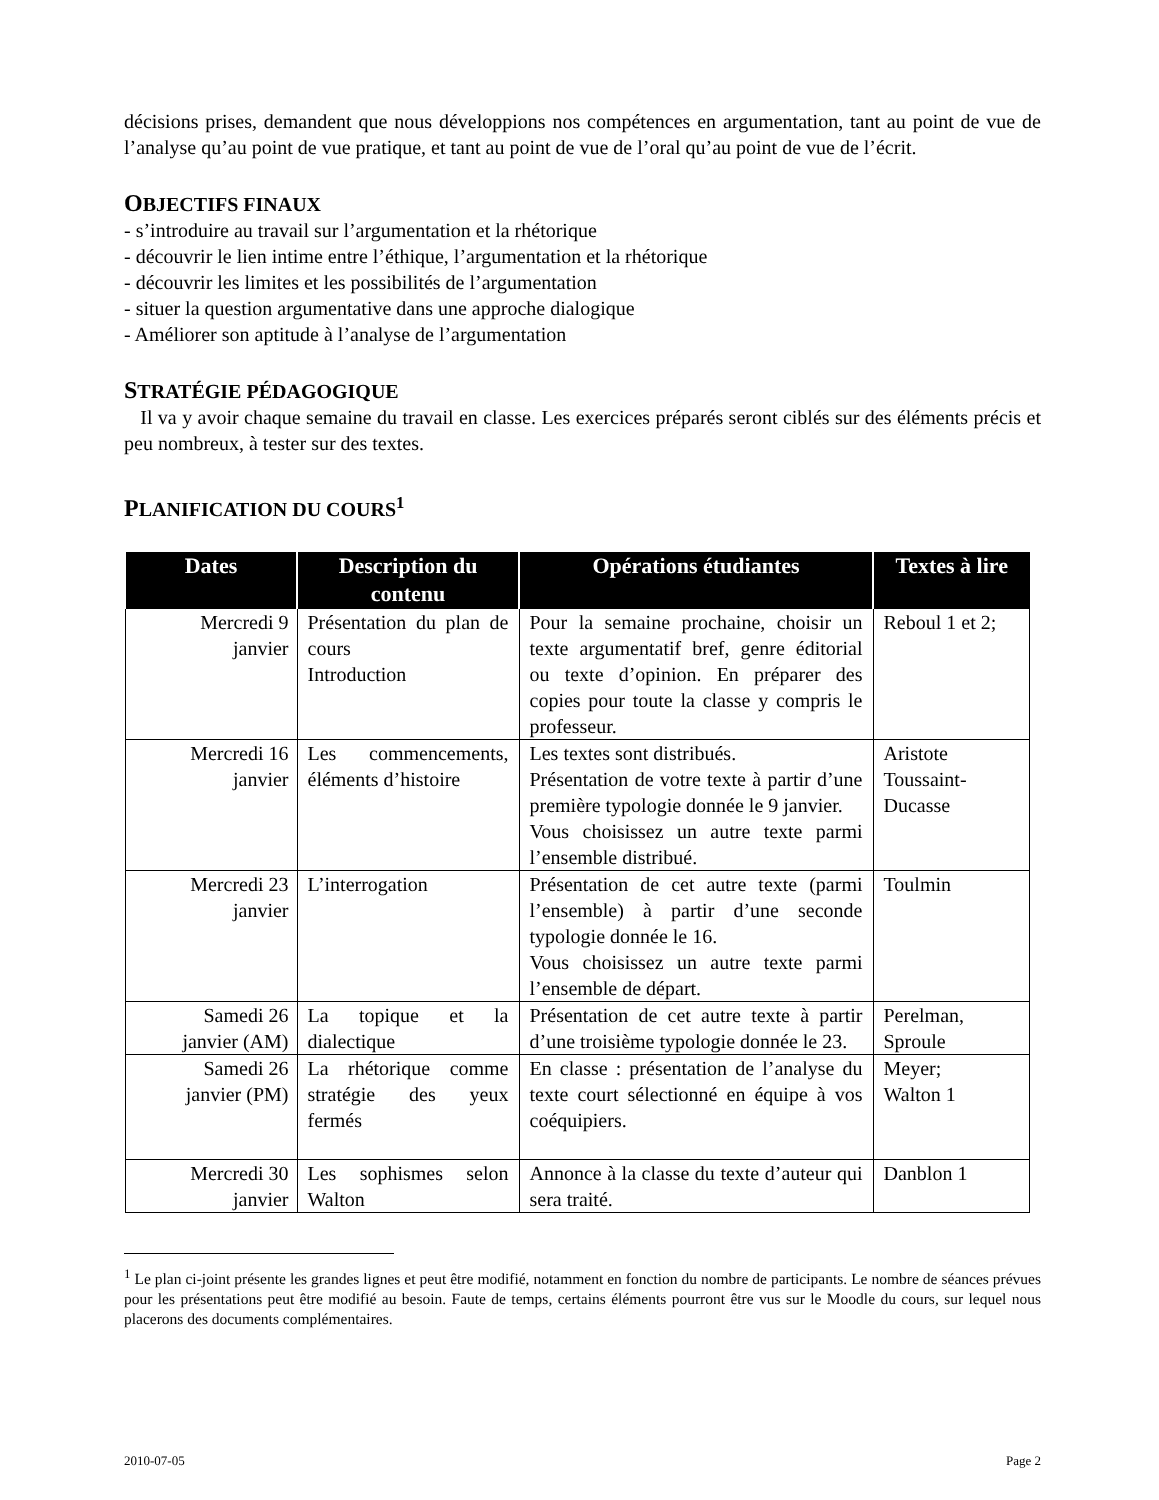décisions prises, demandent que nous développions nos compétences en argumentation, tant au point de vue de l’analyse qu’au point de vue pratique, et tant au point de vue de l’oral qu’au point de vue de l’écrit.
OBJECTIFS FINAUX
- s’introduire au travail sur l’argumentation et la rhétorique
- découvrir le lien intime entre l’éthique, l’argumentation et la rhétorique
- découvrir les limites et les possibilités de l’argumentation
- situer la question argumentative dans une approche dialogique
- Améliorer son aptitude à l’analyse de l’argumentation
STRATÉGIE PÉDAGOGIQUE
Il va y avoir chaque semaine du travail en classe. Les exercices préparés seront ciblés sur des éléments précis et peu nombreux, à tester sur des textes.
PLANIFICATION DU COURS<sup>1</sup>
| Dates | Description du contenu | Opérations étudiantes | Textes à lire |
| --- | --- | --- | --- |
| Mercredi 9 janvier | Présentation du plan de cours Introduction | Pour la semaine prochaine, choisir un texte argumentatif bref, genre éditorial ou texte d’opinion. En préparer des copies pour toute la classe y compris le professeur. | Reboul 1 et 2; |
| Mercredi 16 janvier | Les commencements, éléments d’histoire | Les textes sont distribués. Présentation de votre texte à partir d’une première typologie donnée le 9 janvier. Vous choisissez un autre texte parmi l’ensemble distribué. | Aristote Toussaint-Ducasse |
| Mercredi 23 janvier | L’interrogation | Présentation de cet autre texte (parmi l’ensemble) à partir d’une seconde typologie donnée le 16. Vous choisissez un autre texte parmi l’ensemble de départ. | Toulmin |
| Samedi 26 janvier (AM) | La topique et la dialectique | Présentation de cet autre texte à partir d’une troisième typologie donnée le 23. | Perelman, Sproule |
| Samedi 26 janvier (PM) | La rhétorique comme stratégie des yeux fermés | En classe : présentation de l’analyse du texte court sélectionné en équipe à vos coéquipiers. | Meyer; Walton 1 |
| Mercredi 30 janvier | Les sophismes selon Walton | Annonce à la classe du texte d’auteur qui sera traité. | Danblon 1 |
<sup>1</sup> Le plan ci-joint présente les grandes lignes et peut être modifié, notamment en fonction du nombre de participants. Le nombre de séances prévues pour les présentations peut être modifié au besoin. Faute de temps, certains éléments pourront être vus sur le Moodle du cours, sur lequel nous placerons des documents complémentaires.
2010-07-05 Page 2